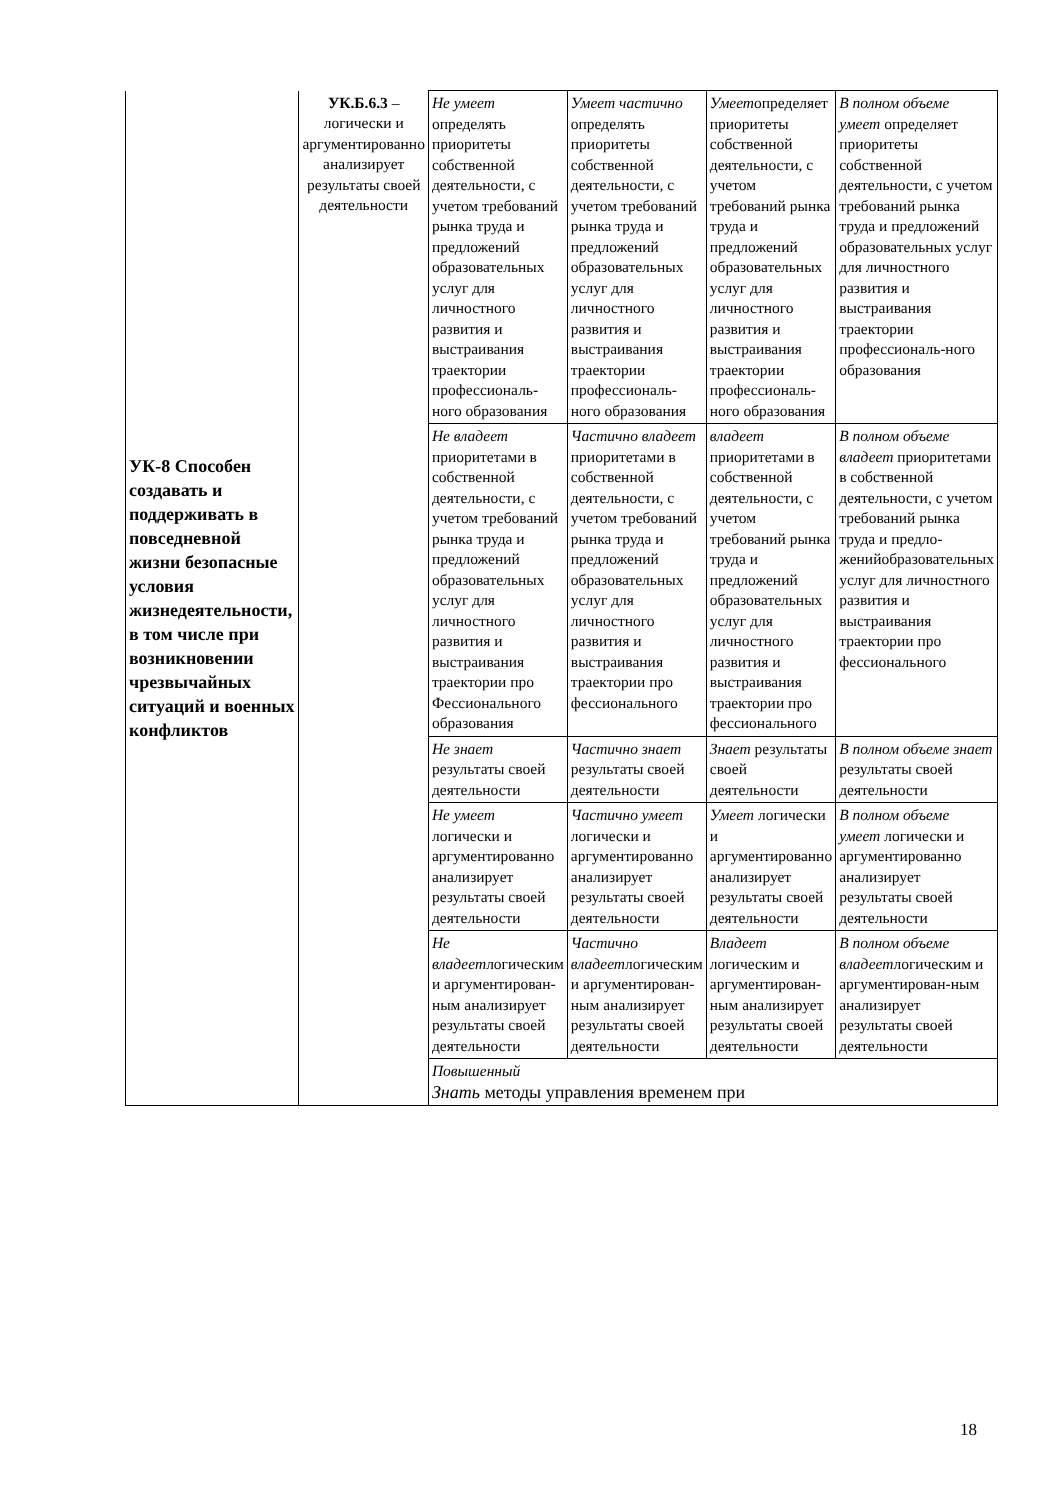| УК-8 Способен создавать и поддерживать в повседневной жизни безопасные условия жизнедеятельности, в том числе при возникновении чрезвычайных ситуаций и военных конфликтов | УК.Б.6.3 – логически и аргументированно анализирует результаты своей деятельности | Не умеет определять приоритеты собственной деятельности, с учетом требований рынка труда и предложений образовательных услуг для личностного развития и выстраивания траектории профессиональ-ного образования | Умеет частично определять приоритеты собственной деятельности, с учетом требований рынка труда и предложений образовательных услуг для личностного развития и выстраивания траектории профессиональ-ного образования | Умеет определяет приоритеты собственной деятельности, с учетом требований рынка труда и предложений образовательных услуг для личностного развития и выстраивания траектории профессиональ-ного образования | В полном объеме умеет определяет приоритеты собственной деятельности, с учетом требований рынка труда и предложений образовательных услуг для личностного развития и выстраивания траектории профессиональ-ного образования |
| | | Не владеет приоритетами в собственной деятельности, с учетом требований рынка труда и предложений образовательных услуг для личностного развития и выстраивания траектории про Фессионального образования | Частично владеет приоритетами в собственной деятельности, с учетом требований рынка труда и предложений образовательных услуг для личностного развития и выстраивания траектории про фессионального | владеет приоритетами в собственной деятельности, с учетом требований рынка труда и предложений образовательных услуг для личностного развития и выстраивания траектории про фессионального | В полном объеме владеет приоритетами в собственной деятельности, с учетом требований рынка труда и предло-женийобразовательных услуг для личностного развития и выстраивания траектории про фессионального |
| | | Не знает результаты своей деятельности | Частично знает результаты своей деятельности | Знает результаты своей деятельности | В полном объеме знает результаты своей деятельности |
| | | Не умеет логически и аргументированно анализирует результаты своей деятельности | Частично умеет логически и аргументированно анализирует результаты своей деятельности | Умеет логически и аргументированно анализирует результаты своей деятельности | В полном объеме умеет логически и аргументированно анализирует результаты своей деятельности |
| | | Не владеет логическим и аргументирован-ным анализирует результаты своей деятельности | Частично владеет логическим и аргументирован-ным анализирует результаты своей деятельности | Владеет логическим и аргументирован-ным анализирует результаты своей деятельности | В полном объеме владеет логическим и аргументирован-ным анализирует результаты своей деятельности |
| | | Повышенный Знать методы управления временем при | | | |
18